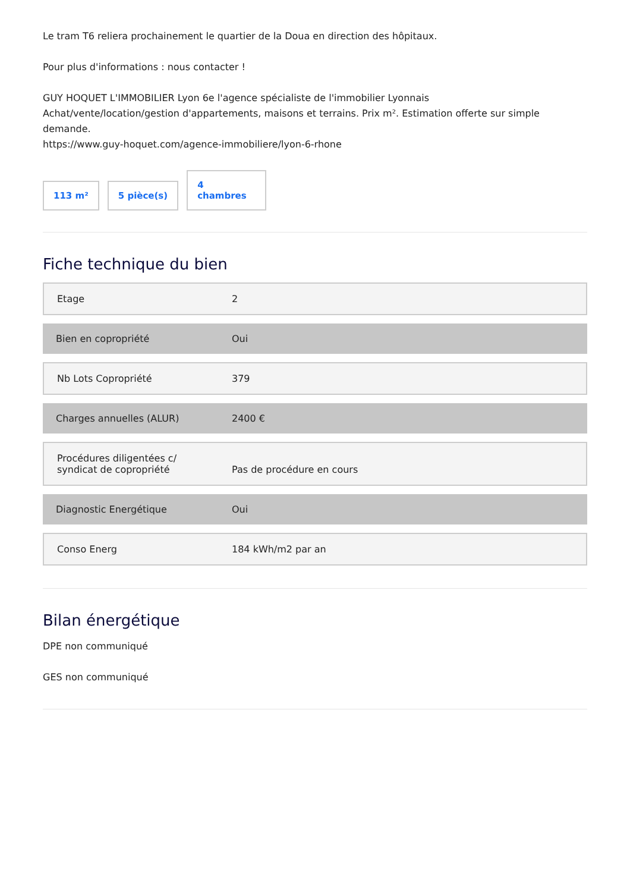Le tram T6 reliera prochainement le quartier de la Doua en direction des hôpitaux.
Pour plus d'informations : nous contacter !
GUY HOQUET L'IMMOBILIER Lyon 6e l'agence spécialiste de l'immobilier Lyonnais
Achat/vente/location/gestion d'appartements, maisons et terrains. Prix m². Estimation offerte sur simple demande.
https://www.guy-hoquet.com/agence-immobiliere/lyon-6-rhone
113 m²
5 pièce(s)
4
chambres
Fiche technique du bien
| Etage | 2 |
| Bien en copropriété | Oui |
| Nb Lots Copropriété | 379 |
| Charges annuelles (ALUR) | 2400 € |
| Procédures diligentées c/ syndicat de copropriété | Pas de procédure en cours |
| Diagnostic Energétique | Oui |
| Conso Energ | 184 kWh/m2 par an |
Bilan énergétique
DPE non communiqué
GES non communiqué